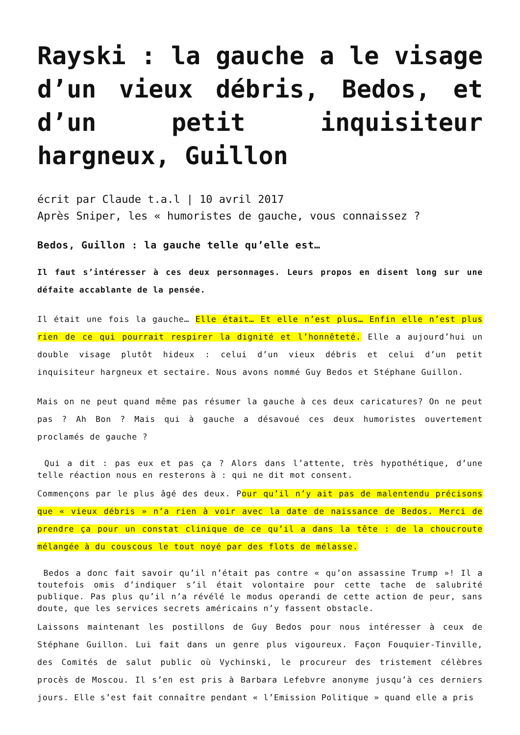Rayski : la gauche a le visage d’un vieux débris, Bedos, et d’un petit inquisiteur hargneux, Guillon
écrit par Claude t.a.l | 10 avril 2017
Après Sniper, les « humoristes de gauche, vous connaissez ?
Bedos, Guillon : la gauche telle qu’elle est…
Il faut s’intéresser à ces deux personnages. Leurs propos en disent long sur une défaite accablante de la pensée.
Il était une fois la gauche… Elle était… Et elle n’est plus… Enfin elle n’est plus rien de ce qui pourrait respirer la dignité et l’honnêteté. Elle a aujourd’hui un double visage plutôt hideux : celui d’un vieux débris et celui d’un petit inquisiteur hargneux et sectaire. Nous avons nommé Guy Bedos et Stéphane Guillon.
Mais on ne peut quand même pas résumer la gauche à ces deux caricatures? On ne peut pas ? Ah Bon ? Mais qui à gauche a désavoué ces deux humoristes ouvertement proclamés de gauche ?
Qui a dit : pas eux et pas ça ? Alors dans l’attente, très hypothétique, d’une telle réaction nous en resterons à : qui ne dit mot consent.
Commençons par le plus âgé des deux. Pour qu’il n’y ait pas de malentendu précisons que « vieux débris » n’a rien à voir avec la date de naissance de Bedos. Merci de prendre ça pour un constat clinique de ce qu’il a dans la tête : de la choucroute mélangée à du couscous le tout noyé par des flots de mélasse.
Bedos a donc fait savoir qu’il n’était pas contre « qu’on assassine Trump »! Il a toutefois omis d’indiquer s’il était volontaire pour cette tache de salubrité publique. Pas plus qu’il n’a révélé le modus operandi de cette action de peur, sans doute, que les services secrets américains n’y fassent obstacle.
Laissons maintenant les postillons de Guy Bedos pour nous intéresser à ceux de Stéphane Guillon. Lui fait dans un genre plus vigoureux. Façon Fouquier-Tinville, des Comités de salut public où Vychinski, le procureur des tristement célèbres procès de Moscou. Il s’en est pris à Barbara Lefebvre anonyme jusqu’à ces derniers jours. Elle s’est fait connaître pendant « l’Emission Politique » quand elle a pris